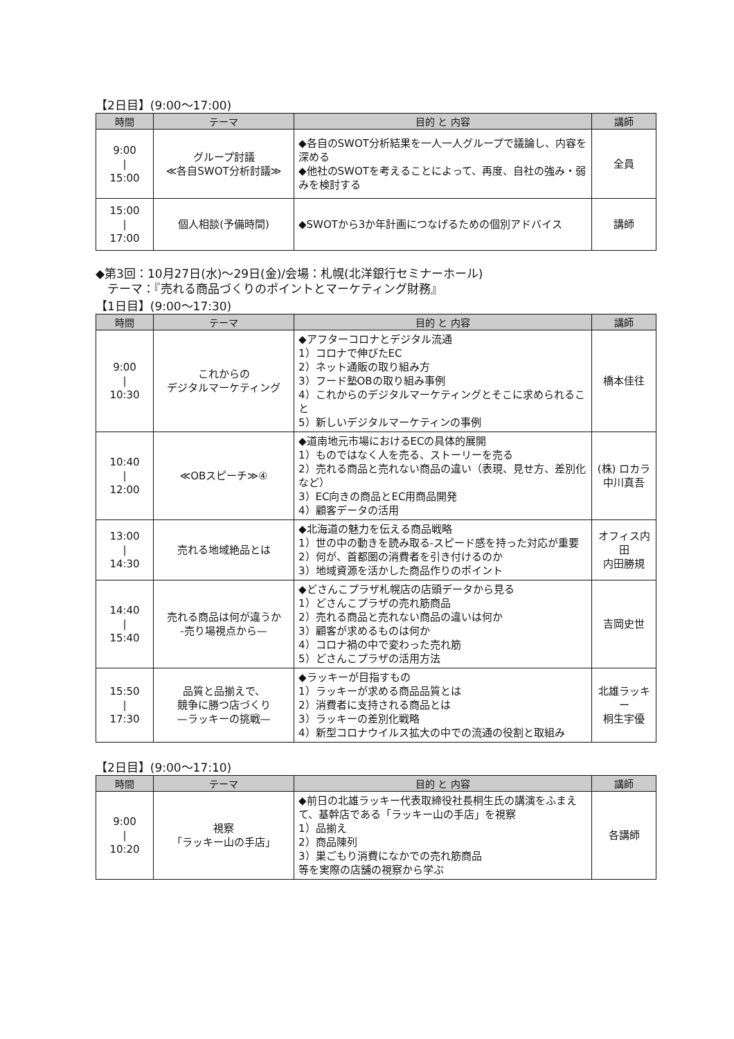【2日目】(9:00～17:00)
| 時間 | テーマ | 目的 と 内容 | 講師 |
| --- | --- | --- | --- |
| 9:00 / 15:00 | グループ討議 ≪各自SWOT分析討議≫ | ◆各自のSWOT分析結果を一人一人グループで議論し、内容を深める ◆他社のSWOTを考えることによって、再度、自社の強み・弱みを検討する | 全員 |
| 15:00 / 17:00 | 個人相談(予備時間) | ◆SWOTから3か年計画につなげるための個別アドバイス | 講師 |
◆第3回：10月27日(水)～29日(金)/会場：札幌(北洋銀行セミナーホール)
　テーマ：『売れる商品づくりのポイントとマーケティング財務』
【1日目】(9:00～17:30)
| 時間 | テーマ | 目的 と 内容 | 講師 |
| --- | --- | --- | --- |
| 9:00 / 10:30 | これからの デジタルマーケティング | ◆アフターコロナとデジタル流通 1）コロナで伸びたEC 2）ネット通販の取り組み方 3）フード塾OBの取り組み事例 4）これからのデジタルマーケティングとそこに求められること 5）新しいデジタルマーケティンの事例 | 橋本佳往 |
| 10:40 / 12:00 | ≪OBスピーチ≫④ | ◆道南地元市場におけるECの具体的展開 1）ものではなく人を売る、ストーリーを売る 2）売れる商品と売れない商品の違い（表現、見せ方、差別化など） 3）EC向きの商品とEC用商品開発 4）顧客データの活用 | (株) ロカラ 中川真吾 |
| 13:00 / 14:30 | 売れる地域絶品とは | ◆北海道の魅力を伝える商品戦略 1）世の中の動きを読み取る-スピード感を持った対応が重要 2）何が、首都圏の消費者を引き付けるのか 3）地域資源を活かした商品作りのポイント | オフィス内田 内田勝規 |
| 14:40 / 15:40 | 売れる商品は何が違うか -売り場視点から— | ◆どさんこプラザ札幌店の店頭データから見る 1）どさんこプラザの売れ筋商品 2）売れる商品と売れない商品の違いは何か 3）顧客が求めるものは何か 4）コロナ禍の中で変わった売れ筋 5）どさんこプラザの活用方法 | 吉岡史世 |
| 15:50 / 17:30 | 品質と品揃えで、 競争に勝つ店づくり —ラッキーの挑戦— | ◆ラッキーが目指すもの 1）ラッキーが求める商品品質とは 2）消費者に支持される商品とは 3）ラッキーの差別化戦略 4）新型コロナウイルス拡大の中での流通の役割と取組み | 北雄ラッキー 桐生宇優 |
【2日目】(9:00～17:10)
| 時間 | テーマ | 目的 と 内容 | 講師 |
| --- | --- | --- | --- |
| 9:00 / 10:20 | 視察 「ラッキー山の手店」 | ◆前日の北雄ラッキー代表取締役社長桐生氏の講演をふまえて、基幹店である「ラッキー山の手店」を視察 1）品揃え 2）商品陳列 3）巣ごもり消費になかでの売れ筋商品 等を実際の店舗の視察から学ぶ | 各講師 |